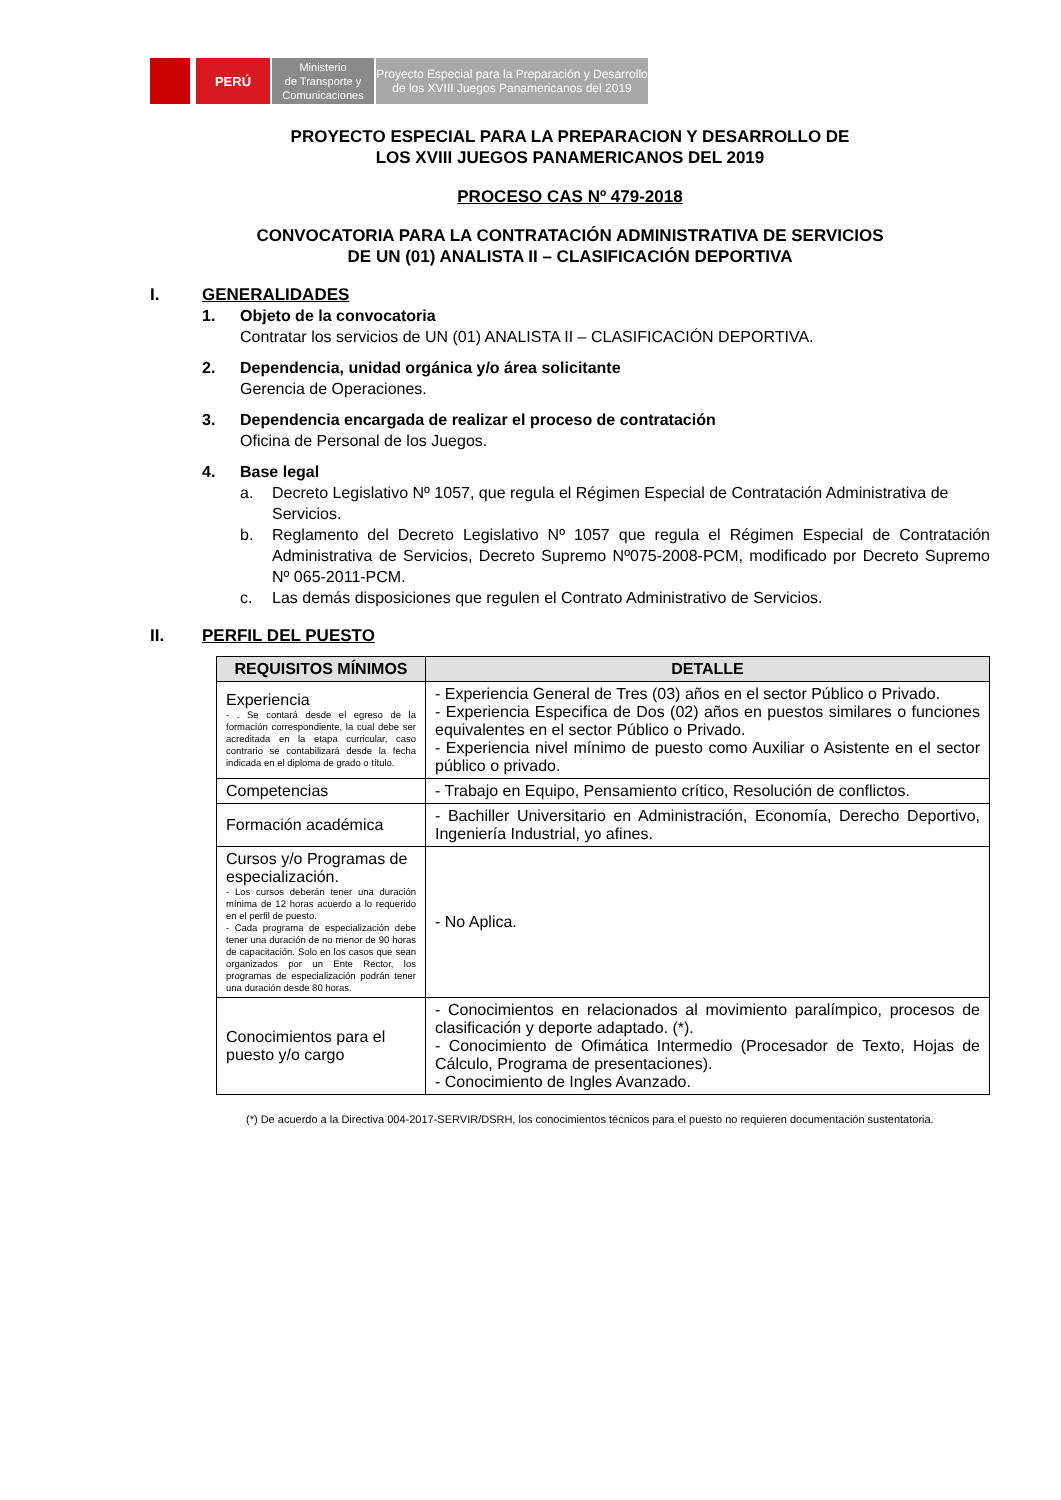PERÚ
Ministerio
de Transporte y
Comunicaciones
Proyecto Especial para la Preparación y Desarrollo
de los XVIII Juegos Panamericanos del 2019
PROYECTO ESPECIAL PARA LA PREPARACION Y DESARROLLO DE
LOS XVIII JUEGOS PANAMERICANOS DEL 2019
PROCESO CAS Nº 479-2018
CONVOCATORIA PARA LA CONTRATACIÓN ADMINISTRATIVA DE SERVICIOS
DE UN (01) ANALISTA II – CLASIFICACIÓN DEPORTIVA
I. GENERALIDADES
1. Objeto de la convocatoria
Contratar los servicios de UN (01) ANALISTA II – CLASIFICACIÓN DEPORTIVA.
2. Dependencia, unidad orgánica y/o área solicitante
Gerencia de Operaciones.
3. Dependencia encargada de realizar el proceso de contratación
Oficina de Personal de los Juegos.
4. Base legal
a. Decreto Legislativo Nº 1057, que regula el Régimen Especial de Contratación Administrativa de Servicios.
b. Reglamento del Decreto Legislativo Nº 1057 que regula el Régimen Especial de Contratación Administrativa de Servicios, Decreto Supremo Nº075-2008-PCM, modificado por Decreto Supremo Nº 065-2011-PCM.
c. Las demás disposiciones que regulen el Contrato Administrativo de Servicios.
II. PERFIL DEL PUESTO
| REQUISITOS MÍNIMOS | DETALLE |
| --- | --- |
| Experiencia - . Se contará desde el egreso de la formación correspondiente, la cual debe ser acreditada en la etapa curricular, caso contrario se contabilizará desde la fecha indicada en el diploma de grado o título. | - Experiencia General de Tres (03) años en el sector Público o Privado. - Experiencia Especifica de Dos (02) años en puestos similares o funciones equivalentes en el sector Público o Privado. - Experiencia nivel mínimo de puesto como Auxiliar o Asistente en el sector público o privado. |
| Competencias | - Trabajo en Equipo, Pensamiento crítico, Resolución de conflictos. |
| Formación académica | - Bachiller Universitario en Administración, Economía, Derecho Deportivo, Ingeniería Industrial, yo afines. |
| Cursos y/o Programas de especialización. - Los cursos deberán tener una duración mínima de 12 horas acuerdo a lo requerido en el perfil de puesto. - Cada programa de especialización debe tener una duración de no menor de 90 horas de capacitación. Solo en los casos que sean organizados por un Ente Rector, los programas de especialización podrán tener una duración desde 80 horas. | - No Aplica. |
| Conocimientos para el puesto y/o cargo | - Conocimientos en relacionados al movimiento paralímpico, procesos de clasificación y deporte adaptado. (*). - Conocimiento de Ofimática Intermedio (Procesador de Texto, Hojas de Cálculo, Programa de presentaciones). - Conocimiento de Ingles Avanzado. |
(*) De acuerdo a la Directiva 004-2017-SERVIR/DSRH, los conocimientos técnicos para el puesto no requieren documentación sustentatoria.